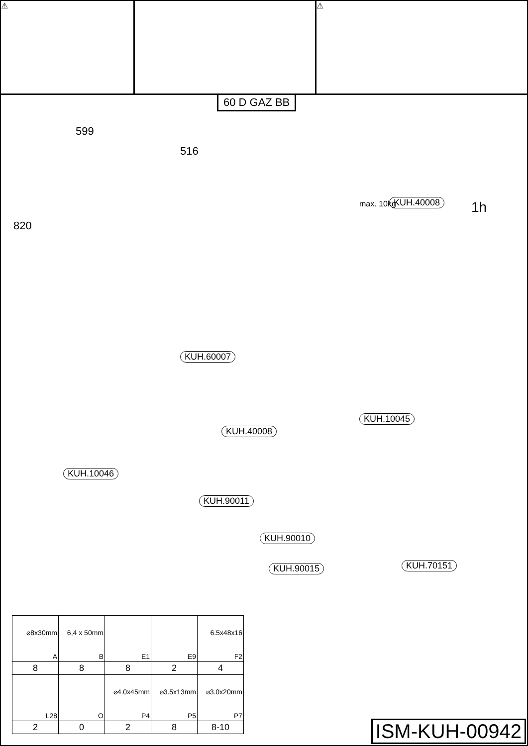⚠ ⚠
60 D GAZ BB
599
516
820
max. 10kg KUH.40008 1h
KUH.60007
KUH.10045
KUH.40008
KUH.10046
KUH.90011
KUH.90010
KUH.90015 KUH.70151
| ⌀8x30mm A | 6,4 x 50mm B | E1 | E9 | 6.5x48x16 F2 |
| 8 | 8 | 8 | 2 | 4 |
| L28 | O | ⌀4.0x45mm P4 | ⌀3.5x13mm P5 | ⌀3.0x20mm P7 |
| 2 | 0 | 2 | 8 | 8-10 |
ISM-KUH-00942